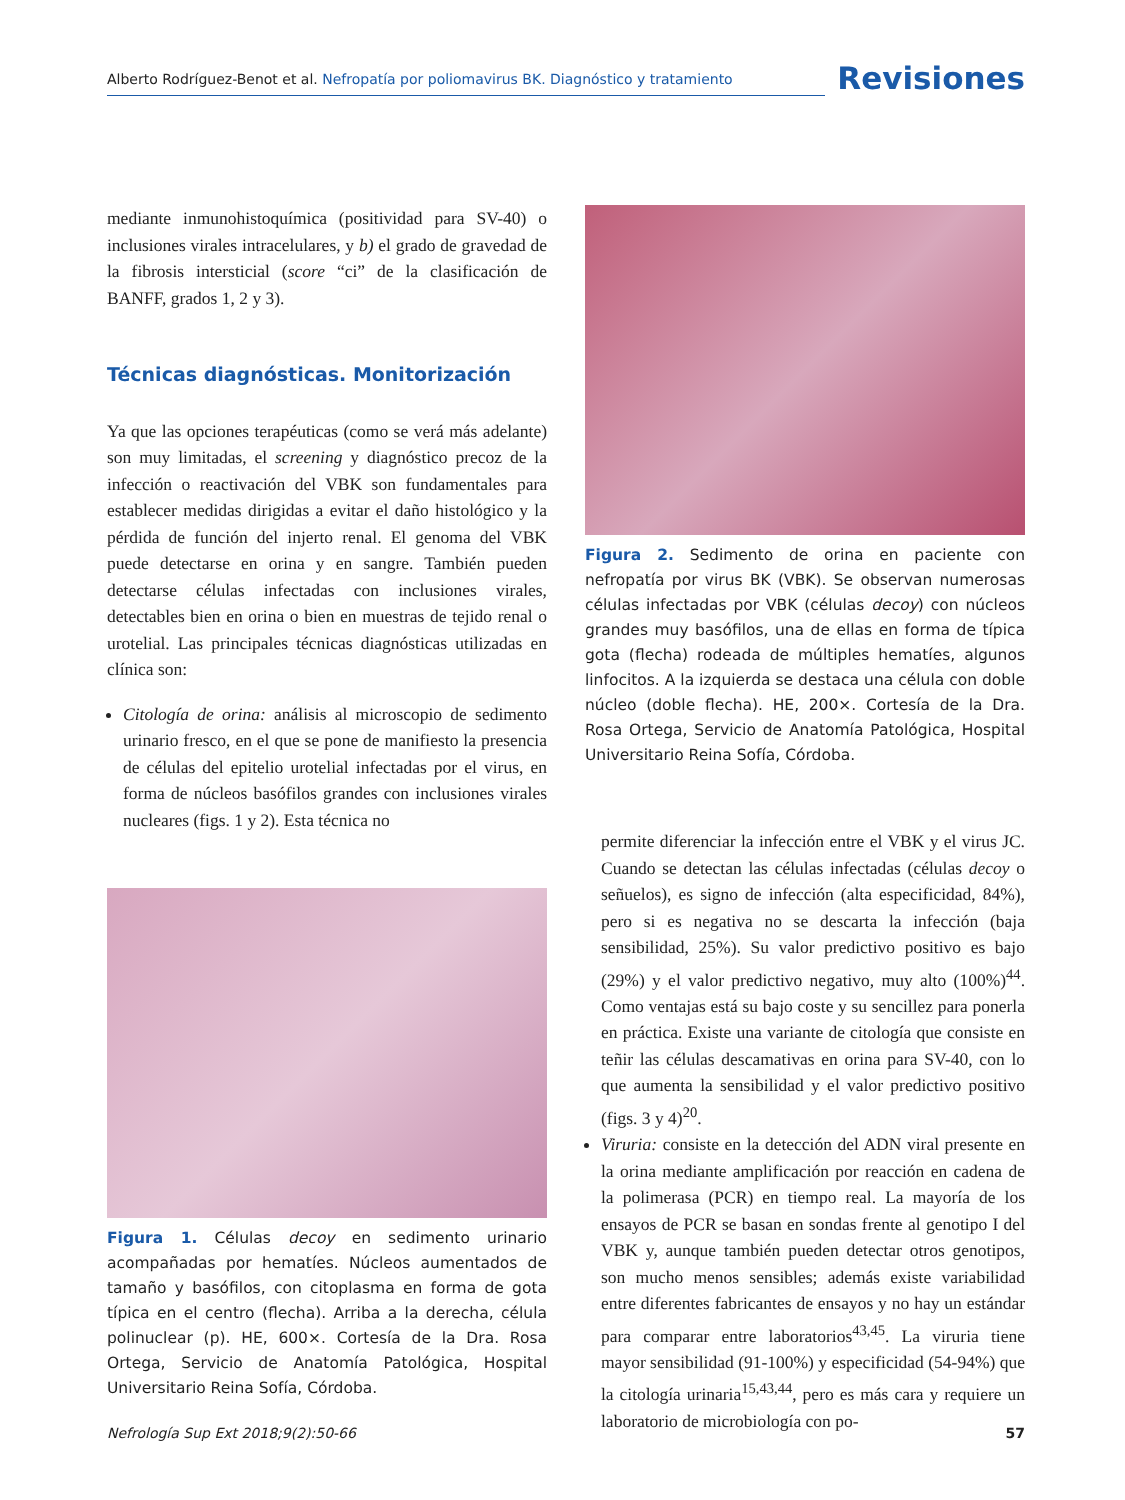Alberto Rodríguez-Benot et al. Nefropatía por poliomavirus BK. Diagnóstico y tratamiento
Revisiones
mediante inmunohistoquímica (positividad para SV-40) o inclusiones virales intracelulares, y b) el grado de gravedad de la fibrosis intersticial (score “ci” de la clasificación de BANFF, grados 1, 2 y 3).
Técnicas diagnósticas. Monitorización
Ya que las opciones terapéuticas (como se verá más adelante) son muy limitadas, el screening y diagnóstico precoz de la infección o reactivación del VBK son fundamentales para establecer medidas dirigidas a evitar el daño histológico y la pérdida de función del injerto renal. El genoma del VBK puede detectarse en orina y en sangre. También pueden detectarse células infectadas con inclusiones virales, detectables bien en orina o bien en muestras de tejido renal o urotelial. Las principales técnicas diagnósticas utilizadas en clínica son:
Citología de orina: análisis al microscopio de sedimento urinario fresco, en el que se pone de manifiesto la presencia de células del epitelio urotelial infectadas por el virus, en forma de núcleos basófilos grandes con inclusiones virales nucleares (figs. 1 y 2). Esta técnica no
Figura 1. Células decoy en sedimento urinario acompañadas por hematíes. Núcleos aumentados de tamaño y basófilos, con citoplasma en forma de gota típica en el centro (flecha). Arriba a la derecha, célula polinuclear (p). HE, 600×. Cortesía de la Dra. Rosa Ortega, Servicio de Anatomía Patológica, Hospital Universitario Reina Sofía, Córdoba.
Figura 2. Sedimento de orina en paciente con nefropatía por virus BK (VBK). Se observan numerosas células infectadas por VBK (células decoy) con núcleos grandes muy basófilos, una de ellas en forma de típica gota (flecha) rodeada de múltiples hematíes, algunos linfocitos. A la izquierda se destaca una célula con doble núcleo (doble flecha). HE, 200×. Cortesía de la Dra. Rosa Ortega, Servicio de Anatomía Patológica, Hospital Universitario Reina Sofía, Córdoba.
permite diferenciar la infección entre el VBK y el virus JC. Cuando se detectan las células infectadas (células decoy o señuelos), es signo de infección (alta especificidad, 84%), pero si es negativa no se descarta la infección (baja sensibilidad, 25%). Su valor predictivo positivo es bajo (29%) y el valor predictivo negativo, muy alto (100%)<sup>44</sup>. Como ventajas está su bajo coste y su sencillez para ponerla en práctica. Existe una variante de citología que consiste en teñir las células descamativas en orina para SV-40, con lo que aumenta la sensibilidad y el valor predictivo positivo (figs. 3 y 4)<sup>20</sup>.
Viruria: consiste en la detección del ADN viral presente en la orina mediante amplificación por reacción en cadena de la polimerasa (PCR) en tiempo real. La mayoría de los ensayos de PCR se basan en sondas frente al genotipo I del VBK y, aunque también pueden detectar otros genotipos, son mucho menos sensibles; además existe variabilidad entre diferentes fabricantes de ensayos y no hay un estándar para comparar entre laboratorios<sup>43,45</sup>. La viruria tiene mayor sensibilidad (91-100%) y especificidad (54-94%) que la citología urinaria<sup>15,43,44</sup>, pero es más cara y requiere un laboratorio de microbiología con po-
Nefrología Sup Ext 2018;9(2):50-66 57